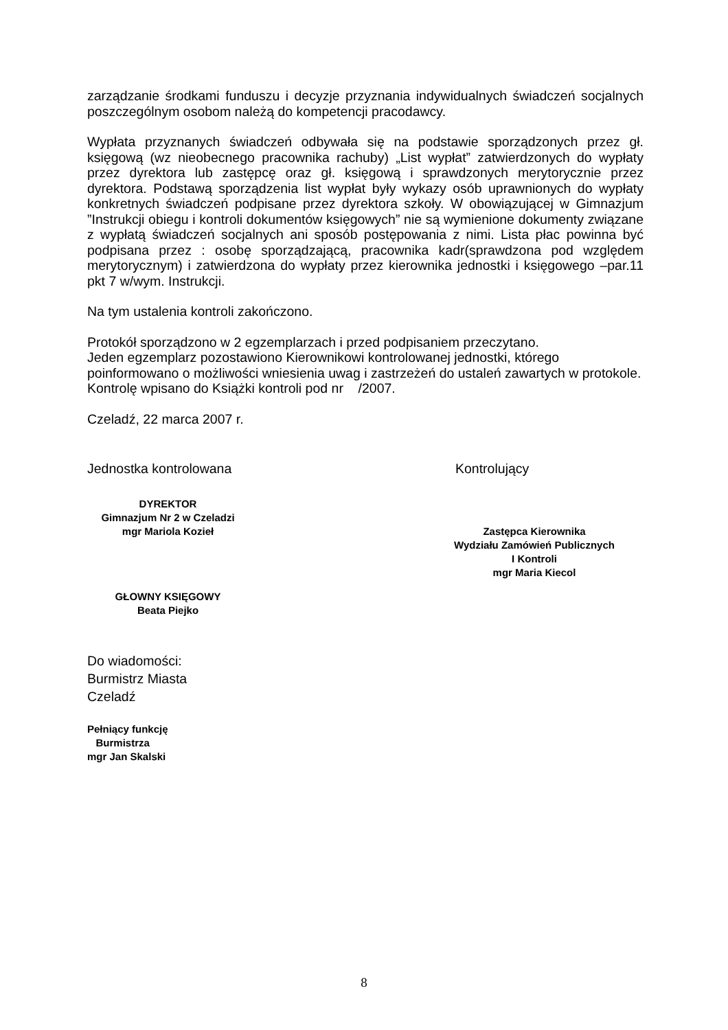zarządzanie środkami funduszu i decyzje przyznania indywidualnych świadczeń socjalnych poszczególnym osobom należą do kompetencji pracodawcy.
Wypłata przyznanych świadczeń odbywała się na podstawie sporządzonych przez gł. księgową (wz nieobecnego pracownika rachuby) „List wypłat” zatwierdzonych do wypłaty przez dyrektora lub zastępcę oraz gł. księgową i sprawdzonych merytorycznie przez dyrektora. Podstawą sporządzenia list wypłat były wykazy osób uprawnionych do wypłaty konkretnych świadczeń podpisane przez dyrektora szkoły. W obowiązującej w Gimnazjum ”Instrukcji obiegu i kontroli dokumentów księgowych” nie są wymienione dokumenty związane z wypłatą świadczeń socjalnych ani sposób postępowania z nimi. Lista płac powinna być podpisana przez : osobę sporządzającą, pracownika kadr(sprawdzona pod względem merytorycznym) i zatwierdzona do wypłaty przez kierownika jednostki i księgowego –par.11 pkt 7 w/wym. Instrukcji.
Na tym ustalenia kontroli zakończono.
Protokół sporządzono w 2 egzemplarzach i przed podpisaniem przeczytano.
Jeden egzemplarz pozostawiono Kierownikowi kontrolowanej jednostki, którego poinformowano o możliwości wniesienia uwag i zastrzeżeń do ustaleń zawartych w protokole.
Kontrolę wpisano do Książki kontroli pod nr /2007.
Czeladź, 22 marca 2007 r.
Jednostka kontrolowana
DYREKTOR
Gimnazjum Nr 2 w Czeladzi
mgr Mariola Kozieł
GŁOWNY KSIĘGOWY
Beata Piejko
Kontrolujący
Zastępca Kierownika
Wydziału Zamówień Publicznych
I Kontroli
mgr Maria Kiecol
Do wiadomości:
Burmistrz Miasta
Czeladź
Pełniący funkcję
Burmistrza
mgr Jan Skalski
8